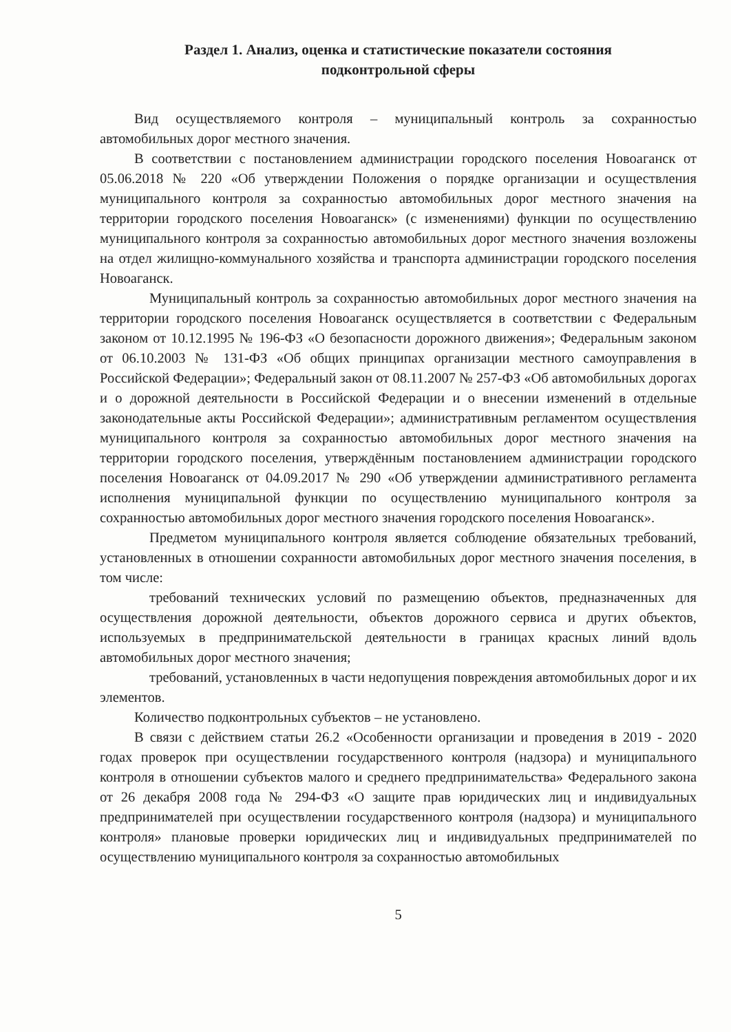Раздел 1. Анализ, оценка и статистические показатели состояния
подконтрольной сферы
Вид осуществляемого контроля – муниципальный контроль за сохранностью автомобильных дорог местного значения.
В соответствии с постановлением администрации городского поселения Новоаганск от 05.06.2018 № 220 «Об утверждении Положения о порядке организации и осуществления муниципального контроля за сохранностью автомобильных дорог местного значения на территории городского поселения Новоаганск» (с изменениями) функции по осуществлению муниципального контроля за сохранностью автомобильных дорог местного значения возложены на отдел жилищно-коммунального хозяйства и транспорта администрации городского поселения Новоаганск.
Муниципальный контроль за сохранностью автомобильных дорог местного значения на территории городского поселения Новоаганск осуществляется в соответствии с Федеральным законом от 10.12.1995 № 196-ФЗ «О безопасности дорожного движения»; Федеральным законом от 06.10.2003 № 131-ФЗ «Об общих принципах организации местного самоуправления в Российской Федерации»; Федеральный закон от 08.11.2007 № 257-ФЗ «Об автомобильных дорогах и о дорожной деятельности в Российской Федерации и о внесении изменений в отдельные законодательные акты Российской Федерации»; административным регламентом осуществления муниципального контроля за сохранностью автомобильных дорог местного значения на территории городского поселения, утверждённым постановлением администрации городского поселения Новоаганск от 04.09.2017 № 290 «Об утверждении административного регламента исполнения муниципальной функции по осуществлению муниципального контроля за сохранностью автомобильных дорог местного значения городского поселения Новоаганск».
Предметом муниципального контроля является соблюдение обязательных требований, установленных в отношении сохранности автомобильных дорог местного значения поселения, в том числе:
требований технических условий по размещению объектов, предназначенных для осуществления дорожной деятельности, объектов дорожного сервиса и других объектов, используемых в предпринимательской деятельности в границах красных линий вдоль автомобильных дорог местного значения;
требований, установленных в части недопущения повреждения автомобильных дорог и их элементов.
Количество подконтрольных субъектов – не установлено.
В связи с действием статьи 26.2 «Особенности организации и проведения в 2019 - 2020 годах проверок при осуществлении государственного контроля (надзора) и муниципального контроля в отношении субъектов малого и среднего предпринимательства» Федерального закона от 26 декабря 2008 года № 294-ФЗ «О защите прав юридических лиц и индивидуальных предпринимателей при осуществлении государственного контроля (надзора) и муниципального контроля» плановые проверки юридических лиц и индивидуальных предпринимателей по осуществлению муниципального контроля за сохранностью автомобильных
5